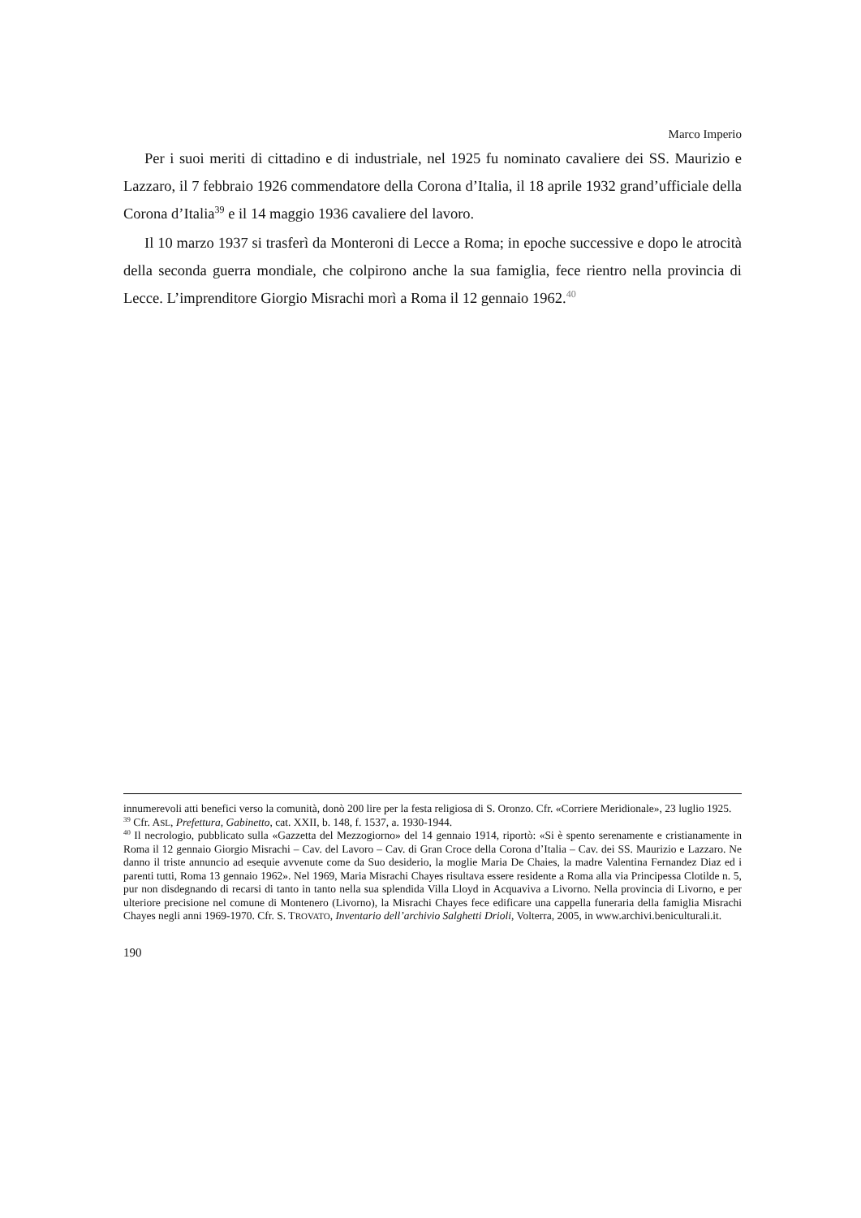Marco Imperio
Per i suoi meriti di cittadino e di industriale, nel 1925 fu nominato cavaliere dei SS. Maurizio e Lazzaro, il 7 febbraio 1926 commendatore della Corona d’Italia, il 18 aprile 1932 grand’ufficiale della Corona d’Italia<sup>39</sup> e il 14 maggio 1936 cavaliere del lavoro.
Il 10 marzo 1937 si trasferì da Monteroni di Lecce a Roma; in epoche successive e dopo le atrocità della seconda guerra mondiale, che colpirono anche la sua famiglia, fece rientro nella provincia di Lecce. L’imprenditore Giorgio Misrachi morì a Roma il 12 gennaio 1962.<sup>40</sup>
innumerevoli atti benefici verso la comunità, donò 200 lire per la festa religiosa di S. Oronzo. Cfr. «Corriere Meridionale», 23 luglio 1925.
<sup>39</sup> Cfr. ASL, Prefettura, Gabinetto, cat. XXII, b. 148, f. 1537, a. 1930-1944.
<sup>40</sup> Il necrologio, pubblicato sulla «Gazzetta del Mezzogiorno» del 14 gennaio 1914, riportò: «Si è spento serenamente e cristianamente in Roma il 12 gennaio Giorgio Misrachi – Cav. del Lavoro – Cav. di Gran Croce della Corona d’Italia – Cav. dei SS. Maurizio e Lazzaro. Ne danno il triste annuncio ad esequie avvenute come da Suo desiderio, la moglie Maria De Chaies, la madre Valentina Fernandez Diaz ed i parenti tutti, Roma 13 gennaio 1962». Nel 1969, Maria Misrachi Chayes risultava essere residente a Roma alla via Principessa Clotilde n. 5, pur non disdegnando di recarsi di tanto in tanto nella sua splendida Villa Lloyd in Acquaviva a Livorno. Nella provincia di Livorno, e per ulteriore precisione nel comune di Montenero (Livorno), la Misrachi Chayes fece edificare una cappella funeraria della famiglia Misrachi Chayes negli anni 1969-1970. Cfr. S. TROVATO, Inventario dell’archivio Salghetti Drioli, Volterra, 2005, in www.archivi.beniculturali.it.
190